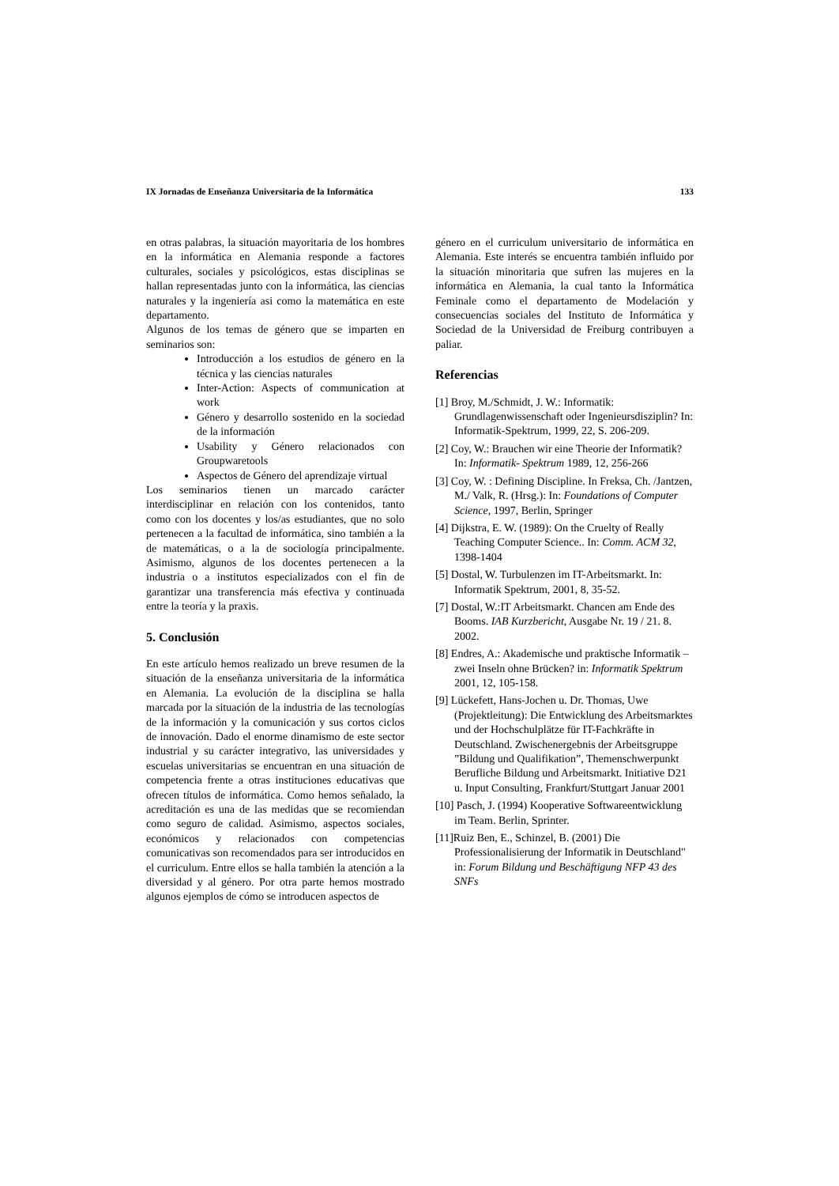IX Jornadas de Enseñanza Universitaria de la Informática 133
en otras palabras, la situación mayoritaria de los hombres en la informática en Alemania responde a factores culturales, sociales y psicológicos, estas disciplinas se hallan representadas junto con la informática, las ciencias naturales y la ingeniería asi como la matemática en este departamento.
Algunos de los temas de género que se imparten en seminarios son:
Introducción a los estudios de género en la técnica y las ciencias naturales
Inter-Action: Aspects of communication at work
Género y desarrollo sostenido en la sociedad de la información
Usability y Género relacionados con Groupwaretools
Aspectos de Género del aprendizaje virtual
Los seminarios tienen un marcado carácter interdisciplinar en relación con los contenidos, tanto como con los docentes y los/as estudiantes, que no solo pertenecen a la facultad de informática, sino también a la de matemáticas, o a la de sociología principalmente. Asimismo, algunos de los docentes pertenecen a la industria o a institutos especializados con el fin de garantizar una transferencia más efectiva y continuada entre la teoría y la praxis.
5. Conclusión
En este artículo hemos realizado un breve resumen de la situación de la enseñanza universitaria de la informática en Alemania. La evolución de la disciplina se halla marcada por la situación de la industria de las tecnologías de la información y la comunicación y sus cortos ciclos de innovación. Dado el enorme dinamismo de este sector industrial y su carácter integrativo, las universidades y escuelas universitarias se encuentran en una situación de competencia frente a otras instituciones educativas que ofrecen títulos de informática. Como hemos señalado, la acreditación es una de las medidas que se recomiendan como seguro de calidad. Asimismo, aspectos sociales, económicos y relacionados con competencias comunicativas son recomendados para ser introducidos en el curriculum. Entre ellos se halla también la atención a la diversidad y al género. Por otra parte hemos mostrado algunos ejemplos de cómo se introducen aspectos de
género en el curriculum universitario de informática en Alemania. Este interés se encuentra también influido por la situación minoritaria que sufren las mujeres en la informática en Alemania, la cual tanto la Informática Feminale como el departamento de Modelación y consecuencias sociales del Instituto de Informática y Sociedad de la Universidad de Freiburg contribuyen a paliar.
Referencias
[1] Broy, M./Schmidt, J. W.: Informatik: Grundlagenwissenschaft oder Ingenieursdisziplin? In: Informatik-Spektrum, 1999, 22, S. 206-209.
[2] Coy, W.: Brauchen wir eine Theorie der Informatik? In: Informatik- Spektrum 1989, 12, 256-266
[3] Coy, W. : Defining Discipline. In Freksa, Ch. /Jantzen, M./ Valk, R. (Hrsg.): In: Foundations of Computer Science, 1997, Berlin, Springer
[4] Dijkstra, E. W. (1989): On the Cruelty of Really Teaching Computer Science.. In: Comm. ACM 32, 1398-1404
[5] Dostal, W. Turbulenzen im IT-Arbeitsmarkt. In: Informatik Spektrum, 2001, 8, 35-52.
[7] Dostal, W.:IT Arbeitsmarkt. Chancen am Ende des Booms. IAB Kurzbericht, Ausgabe Nr. 19 / 21. 8. 2002.
[8] Endres, A.: Akademische und praktische Informatik – zwei Inseln ohne Brücken? in: Informatik Spektrum 2001, 12, 105-158.
[9] Lückefett, Hans-Jochen u. Dr. Thomas, Uwe (Projektleitung): Die Entwicklung des Arbeitsmarktes und der Hochschulplätze für IT-Fachkräfte in Deutschland. Zwischenergebnis der Arbeitsgruppe ”Bildung und Qualifikation”, Themenschwerpunkt Berufliche Bildung und Arbeitsmarkt. Initiative D21 u. Input Consulting, Frankfurt/Stuttgart Januar 2001
[10] Pasch, J. (1994) Kooperative Softwareentwicklung im Team. Berlin, Sprinter.
[11]Ruiz Ben, E., Schinzel, B. (2001) Die Professionalisierung der Informatik in Deutschland" in: Forum Bildung und Beschäftigung NFP 43 des SNFs